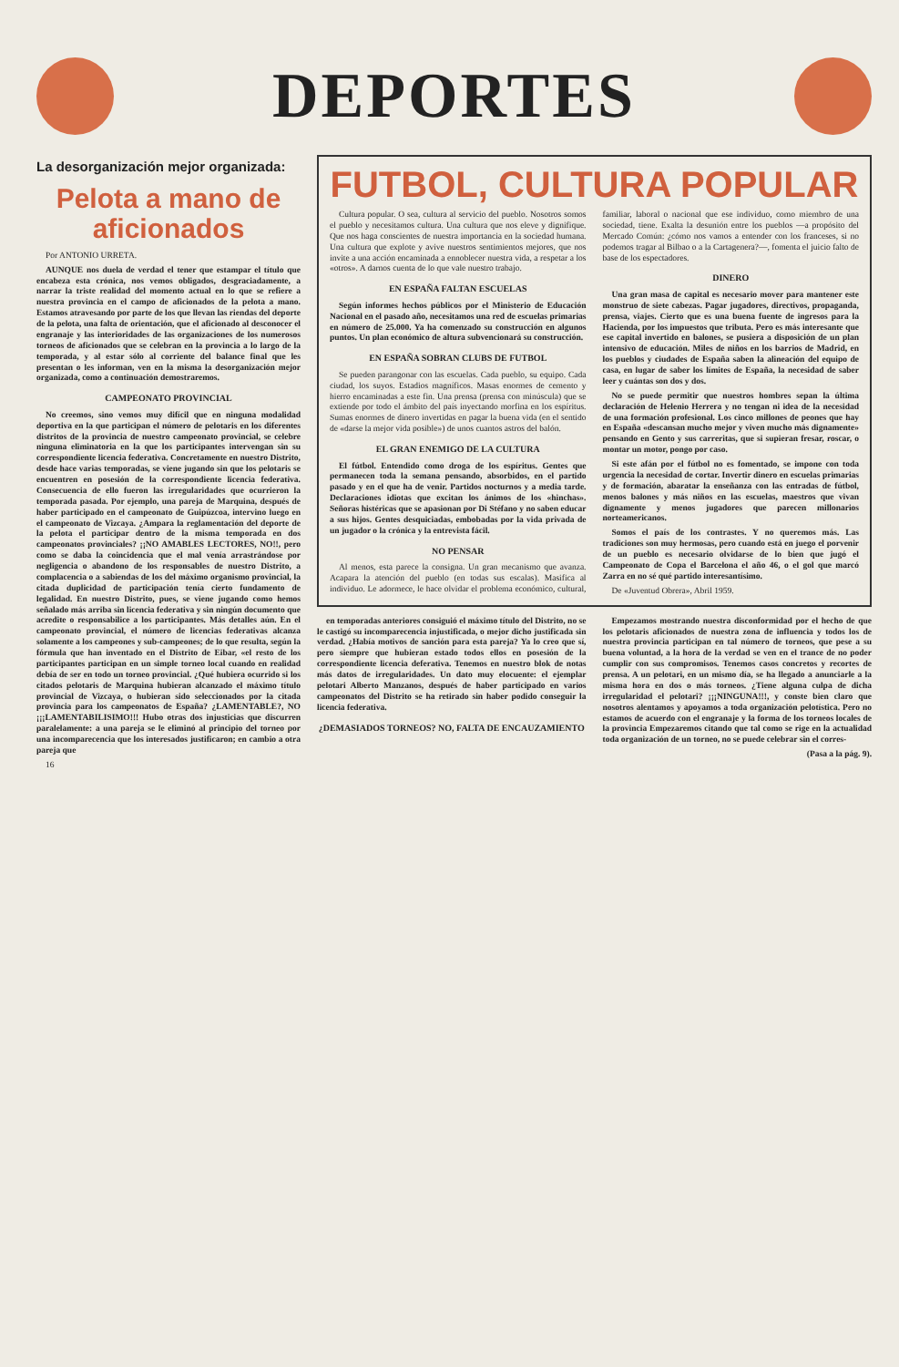DEPORTES
La desorganización mejor organizada:
Pelota a mano de aficionados
Por ANTONIO URRETA.
AUNQUE nos duela de verdad el tener que estampar el título que encabeza esta crónica, nos vemos obligados, desgraciadamente, a narrar la triste realidad del momento actual en lo que se refiere a nuestra provincia en el campo de aficionados de la pelota a mano. Estamos atravesando por parte de los que llevan las riendas del deporte de la pelota, una falta de orientación, que el aficionado al desconocer el engranaje y las interioridades de las organizaciones de los numerosos torneos de aficionados que se celebran en la provincia a lo largo de la temporada, y al estar sólo al corriente del balance final que les presentan o les informan, ven en la misma la desorganización mejor organizada, como a continuación demostraremos.
CAMPEONATO PROVINCIAL
No creemos, sino vemos muy difícil que en ninguna modalidad deportiva en la que participan el número de pelotaris en los diferentes distritos de la provincia de nuestro campeonato provincial, se celebre ninguna eliminatoria en la que los participantes intervengan sin su correspondiente licencia federativa. Concretamente en nuestro Distrito, desde hace varias temporadas, se viene jugando sin que los pelotaris se encuentren en posesión de la correspondiente licencia federativa. Consecuencia de ello fueron las irregularidades que ocurrieron la temporada pasada. Por ejemplo, una pareja de Marquina, después de haber participado en el campeonato de Guipúzcoa, intervino luego en el campeonato de Vizcaya. ¿Ampara la reglamentación del deporte de la pelota el participar dentro de la misma temporada en dos campeonatos provinciales? ¡¡NO AMABLES LECTORES, NO!!, pero como se daba la coincidencia que el mal venía arrastrándose por negligencia o abandono de los responsables de nuestro Distrito, a complacencia o a sabiendas de los del máximo organismo provincial, la citada duplicidad de participación tenía cierto fundamento de legalidad. En nuestro Distrito, pues, se viene jugando como hemos señalado más arriba sin licencia federativa y sin ningún documento que acredite o responsabilice a los participantes. Más detalles aún. En el campeonato provincial, el número de licencias federativas alcanza solamente a los campeones y sub-campeones; de lo que resulta, según la fórmula que han inventado en el Distrito de Eibar, «el resto de los participantes participan en un simple torneo local cuando en realidad debía de ser en todo un torneo provincial. ¿Qué hubiera ocurrido si los citados pelotaris de Marquina hubieran alcanzado el máximo título provincial de Vizcaya, o hubieran sido seleccionados por la citada provincia para los campeonatos de España? ¿LAMENTABLE?, NO ¡¡¡LAMENTABILISIMO!!! Hubo otras dos injusticias que discurren paralelamente: a una pareja se le eliminó al principio del torneo por una incomparecencia que los interesados justificaron; en cambio a otra pareja que
16
FUTBOL, CULTURA POPULAR
Cultura popular. O sea, cultura al servicio del pueblo. Nosotros somos el pueblo y necesitamos cultura. Una cultura que nos eleve y dignifique. Que nos haga conscientes de nuestra importancia en la sociedad humana. Una cultura que explote y avive nuestros sentimientos mejores, que nos invite a una acción encaminada a ennoblecer nuestra vida, a respetar a los «otros». A darnos cuenta de lo que vale nuestro trabajo.
EN ESPAÑA FALTAN ESCUELAS
Según informes hechos públicos por el Ministerio de Educación Nacional en el pasado año, necesitamos una red de escuelas primarias en número de 25.000. Ya ha comenzado su construcción en algunos puntos. Un plan económico de altura subvencionará su construcción.
EN ESPAÑA SOBRAN CLUBS DE FUTBOL
Se pueden parangonar con las escuelas. Cada pueblo, su equipo. Cada ciudad, los suyos. Estadios magníficos. Masas enormes de cemento y hierro encaminadas a este fin. Una prensa (prensa con minúscula) que se extiende por todo el ámbito del país inyectando morfina en los espíritus. Sumas enormes de dinero invertidas en pagar la buena vida (en el sentido de «darse la mejor vida posible») de unos cuantos astros del balón.
EL GRAN ENEMIGO DE LA CULTURA
El fútbol. Entendido como droga de los espíritus. Gentes que permanecen toda la semana pensando, absorbidos, en el partido pasado y en el que ha de venir. Partidos nocturnos y a media tarde. Declaraciones idiotas que excitan los ánimos de los «hinchas». Señoras histéricas que se apasionan por Di Stéfano y no saben educar a sus hijos. Gentes desquiciadas, embobadas por la vida privada de un jugador o la crónica y la entrevista fácil.
NO PENSAR
Al menos, esta parece la consigna. Un gran mecanismo que avanza. Acapara la atención del pueblo (en todas sus escalas). Masifica al individuo. Le adormece, le hace olvidar el problema económico, cultural, familiar, laboral o nacional que ese individuo, como miembro de una sociedad, tiene. Exalta la desunión entre los pueblos —a propósito del Mercado Común: ¿cómo nos vamos a entender con los franceses, si no podemos tragar al Bilbao o a la Cartagenera?—, fomenta el juicio falto de base de los espectadores.
DINERO
Una gran masa de capital es necesario mover para mantener este monstruo de siete cabezas. Pagar jugadores, directivos, propaganda, prensa, viajes. Cierto que es una buena fuente de ingresos para la Hacienda, por los impuestos que tributa. Pero es más interesante que ese capital invertido en balones, se pusiera a disposición de un plan intensivo de educación. Miles de niños en los barrios de Madrid, en los pueblos y ciudades de España saben la alineación del equipo de casa, en lugar de saber los límites de España, la necesidad de saber leer y cuántas son dos y dos.
No se puede permitir que nuestros hombres sepan la última declaración de Helenio Herrera y no tengan ni idea de la necesidad de una formación profesional. Los cinco millones de peones que hay en España «descansan mucho mejor y viven mucho más dignamente» pensando en Gento y sus carreritas, que si supieran fresar, roscar, o montar un motor, pongo por caso.
Si este afán por el fútbol no es fomentado, se impone con toda urgencia la necesidad de cortar. Invertir dinero en escuelas primarias y de formación, abaratar la enseñanza con las entradas de fútbol, menos balones y más niños en las escuelas, maestros que vivan dignamente y menos jugadores que parecen millonarios norteamericanos.
Somos el país de los contrastes. Y no queremos más. Las tradiciones son muy hermosas, pero cuando está en juego el porvenir de un pueblo es necesario olvidarse de lo bien que jugó el Campeonato de Copa el Barcelona el año 46, o el gol que marcó Zarra en no sé qué partido interesantísimo.
De «Juventud Obrera», Abril 1959.
en temporadas anteriores consiguió el máximo título del Distrito, no se le castigó su incomparecencia injustificada, o mejor dicho justificada sin verdad. ¿Había motivos de sanción para esta pareja? Ya lo creo que sí, pero siempre que hubieran estado todos ellos en posesión de la correspondiente licencia deferativa. Tenemos en nuestro blok de notas más datos de irregularidades. Un dato muy elocuente: el ejemplar pelotari Alberto Manzanos, después de haber participado en varios campeonatos del Distrito se ha retirado sin haber podido conseguir la licencia federativa.
¿DEMASIADOS TORNEOS? NO, FALTA DE ENCAUZAMIENTO
Empezamos mostrando nuestra disconformidad por el hecho de que los pelotaris aficionados de nuestra zona de influencia y todos los de nuestra provincia participan en tal número de torneos, que pese a su buena voluntad, a la hora de la verdad se ven en el trance de no poder cumplir con sus compromisos. Tenemos casos concretos y recortes de prensa. A un pelotari, en un mismo día, se ha llegado a anunciarle a la misma hora en dos o más torneos. ¿Tiene alguna culpa de dicha irregularidad el pelotari? ¡¡¡NINGUNA!!!, y conste bien claro que nosotros alentamos y apoyamos a toda organización pelotística. Pero no estamos de acuerdo con el engranaje y la forma de los torneos locales de la provincia Empezaremos citando que tal como se rige en la actualidad toda organización de un torneo, no se puede celebrar sin el corres-
(Pasa a la pág. 9).